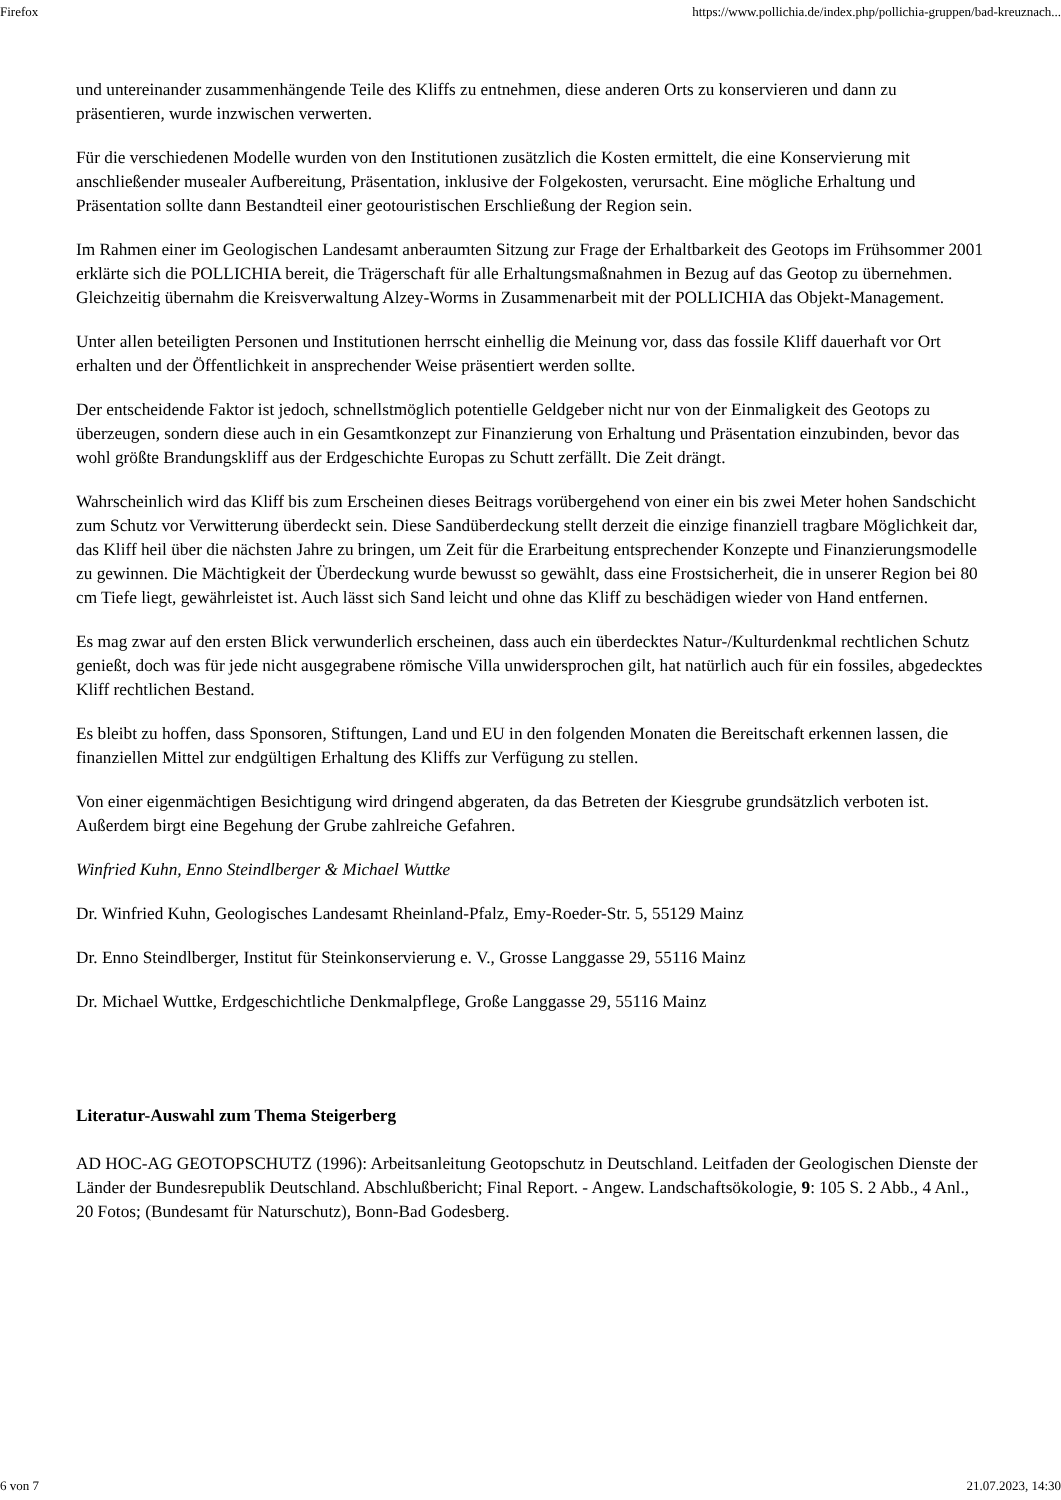Firefox https://www.pollichia.de/index.php/pollichia-gruppen/bad-kreuznach...
und untereinander zusammenhängende Teile des Kliffs zu entnehmen, diese anderen Orts zu konservieren und dann zu präsentieren, wurde inzwischen verwerten.
Für die verschiedenen Modelle wurden von den Institutionen zusätzlich die Kosten ermittelt, die eine Konservierung mit anschließender musealer Aufbereitung, Präsentation, inklusive der Folgekosten, verursacht. Eine mögliche Erhaltung und Präsentation sollte dann Bestandteil einer geotouristischen Erschließung der Region sein.
Im Rahmen einer im Geologischen Landesamt anberaumten Sitzung zur Frage der Erhaltbarkeit des Geotops im Frühsommer 2001 erklärte sich die POLLICHIA bereit, die Trägerschaft für alle Erhaltungsmaßnahmen in Bezug auf das Geotop zu übernehmen. Gleichzeitig übernahm die Kreisverwaltung Alzey-Worms in Zusammenarbeit mit der POLLICHIA das Objekt-Management.
Unter allen beteiligten Personen und Institutionen herrscht einhellig die Meinung vor, dass das fossile Kliff dauerhaft vor Ort erhalten und der Öffentlichkeit in ansprechender Weise präsentiert werden sollte.
Der entscheidende Faktor ist jedoch, schnellstmöglich potentielle Geldgeber nicht nur von der Einmaligkeit des Geotops zu überzeugen, sondern diese auch in ein Gesamtkonzept zur Finanzierung von Erhaltung und Präsentation einzubinden, bevor das wohl größte Brandungskliff aus der Erdgeschichte Europas zu Schutt zerfällt. Die Zeit drängt.
Wahrscheinlich wird das Kliff bis zum Erscheinen dieses Beitrags vorübergehend von einer ein bis zwei Meter hohen Sandschicht zum Schutz vor Verwitterung überdeckt sein. Diese Sandüberdeckung stellt derzeit die einzige finanziell tragbare Möglichkeit dar, das Kliff heil über die nächsten Jahre zu bringen, um Zeit für die Erarbeitung entsprechender Konzepte und Finanzierungsmodelle zu gewinnen. Die Mächtigkeit der Überdeckung wurde bewusst so gewählt, dass eine Frostsicherheit, die in unserer Region bei 80 cm Tiefe liegt, gewährleistet ist. Auch lässt sich Sand leicht und ohne das Kliff zu beschädigen wieder von Hand entfernen.
Es mag zwar auf den ersten Blick verwunderlich erscheinen, dass auch ein überdecktes Natur-/Kulturdenkmal rechtlichen Schutz genießt, doch was für jede nicht ausgegrabene römische Villa unwidersprochen gilt, hat natürlich auch für ein fossiles, abgedecktes Kliff rechtlichen Bestand.
Es bleibt zu hoffen, dass Sponsoren, Stiftungen, Land und EU in den folgenden Monaten die Bereitschaft erkennen lassen, die finanziellen Mittel zur endgültigen Erhaltung des Kliffs zur Verfügung zu stellen.
Von einer eigenmächtigen Besichtigung wird dringend abgeraten, da das Betreten der Kiesgrube grundsätzlich verboten ist. Außerdem birgt eine Begehung der Grube zahlreiche Gefahren.
Winfried Kuhn, Enno Steindlberger & Michael Wuttke
Dr. Winfried Kuhn, Geologisches Landesamt Rheinland-Pfalz, Emy-Roeder-Str. 5, 55129 Mainz
Dr. Enno Steindlberger, Institut für Steinkonservierung e. V., Grosse Langgasse 29, 55116 Mainz
Dr. Michael Wuttke, Erdgeschichtliche Denkmalpflege, Große Langgasse 29, 55116 Mainz
Literatur-Auswahl zum Thema Steigerberg
AD HOC-AG GEOTOPSCHUTZ (1996): Arbeitsanleitung Geotopschutz in Deutschland. Leitfaden der Geologischen Dienste der Länder der Bundesrepublik Deutschland. Abschlußbericht; Final Report. - Angew. Landschaftsökologie, 9: 105 S. 2 Abb., 4 Anl., 20 Fotos; (Bundesamt für Naturschutz), Bonn-Bad Godesberg.
6 von 7 21.07.2023, 14:30